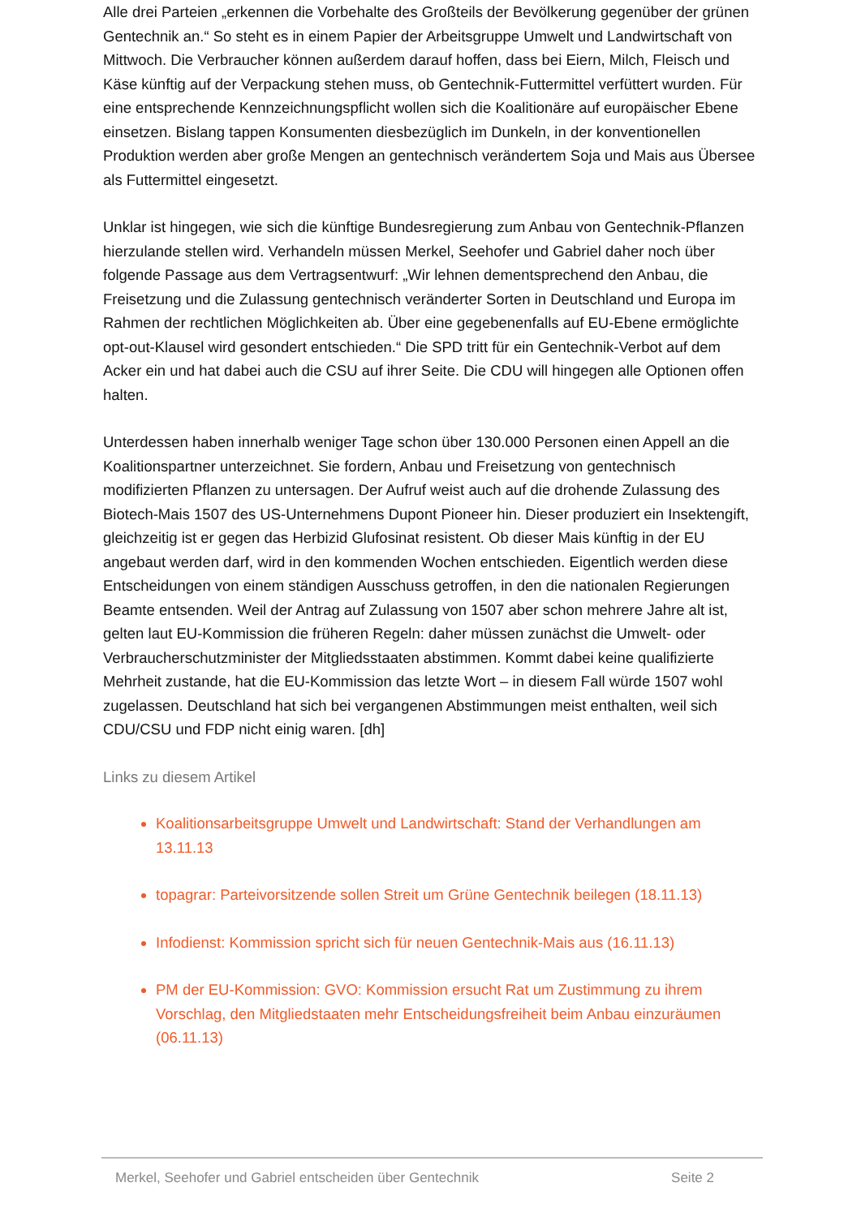Alle drei Parteien „erkennen die Vorbehalte des Großteils der Bevölkerung gegenüber der grünen Gentechnik an.“ So steht es in einem Papier der Arbeitsgruppe Umwelt und Land­wirtschaft von Mittwoch. Die Verbraucher können außerdem darauf hoffen, dass bei Eiern, Milch, Fleisch und Käse künftig auf der Verpackung stehen muss, ob Gentechnik-Futtermittel verfüttert wurden. Für eine entsprechende Kennzeichnungspflicht wollen sich die Koalitionä­re auf europäischer Ebene einsetzen. Bislang tappen Konsumenten diesbezüglich im Dun­keln, in der konventionellen Produktion werden aber große Mengen an gentechnisch verän­dertem Soja und Mais aus Übersee als Futtermittel eingesetzt.
Unklar ist hingegen, wie sich die künftige Bundesregierung zum Anbau von Gentechnik-Pflanzen hierzulande stellen wird. Verhandeln müssen Merkel, Seehofer und Gabriel daher noch über folgende Passage aus dem Vertragsentwurf: „Wir lehnen dementsprechend den Anbau, die Freisetzung und die Zulassung gentechnisch veränderter Sorten in Deutschland und Europa im Rahmen der rechtlichen Möglichkeiten ab. Über eine gegebenenfalls auf EU-Ebene ermöglichte opt-out-Klausel wird gesondert entschieden.“ Die SPD tritt für ein Gen­technik-Verbot auf dem Acker ein und hat dabei auch die CSU auf ihrer Seite. Die CDU will hingegen alle Optionen offen halten.
Unterdessen haben innerhalb weniger Tage schon über 130.000 Personen einen Appell an die Koalitionspartner unterzeichnet. Sie fordern, Anbau und Freisetzung von gentechnisch modifizierten Pflanzen zu untersagen. Der Aufruf weist auch auf die drohende Zulassung des Biotech-Mais 1507 des US-Unternehmens Dupont Pioneer hin. Dieser produziert ein Insek­tengift, gleichzeitig ist er gegen das Herbizid Glufosinat resistent. Ob dieser Mais künftig in der EU angebaut werden darf, wird in den kommenden Wochen entschieden. Eigentlich wer­den diese Entscheidungen von einem ständigen Ausschuss getroffen, in den die nationalen Regierungen Beamte entsenden. Weil der Antrag auf Zulassung von 1507 aber schon meh­rere Jahre alt ist, gelten laut EU-Kommission die früheren Regeln: daher müssen zunächst die Umwelt- oder Verbraucherschutzminister der Mitgliedsstaaten abstimmen. Kommt dabei keine qualifizierte Mehrheit zustande, hat die EU-Kommission das letzte Wort – in diesem Fall würde 1507 wohl zugelassen. Deutschland hat sich bei vergangenen Abstimmungen meist enthalten, weil sich CDU/CSU und FDP nicht einig waren. [dh]
Links zu diesem Artikel
Koalitionsarbeitsgruppe Umwelt und Landwirtschaft: Stand der Verhandlungen am 13.11.13
topagrar: Parteivorsitzende sollen Streit um Grüne Gentechnik beilegen (18.11.13)
Infodienst: Kommission spricht sich für neuen Gentechnik-Mais aus (16.11.13)
PM der EU-Kommission: GVO: Kommission ersucht Rat um Zustimmung zu ihrem Vorschlag, den Mitgliedstaaten mehr Entscheidungsfreiheit beim Anbau einzuräumen (06.11.13)
Merkel, Seehofer und Gabriel entscheiden über Gentechnik Seite 2